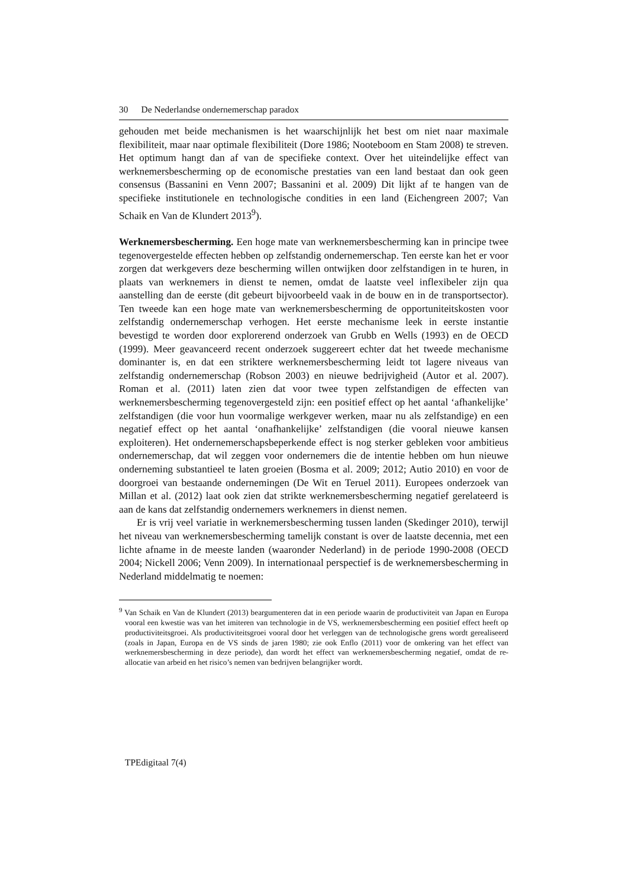30 De Nederlandse ondernemerschap paradox
gehouden met beide mechanismen is het waarschijnlijk het best om niet naar maximale flexibiliteit, maar naar optimale flexibiliteit (Dore 1986; Nooteboom en Stam 2008) te streven. Het optimum hangt dan af van de specifieke context. Over het uiteindelijke effect van werknemersbescherming op de economische prestaties van een land bestaat dan ook geen consensus (Bassanini en Venn 2007; Bassanini et al. 2009) Dit lijkt af te hangen van de specifieke institutionele en technologische condities in een land (Eichengreen 2007; Van Schaik en Van de Klundert 2013<sup>9</sup>).
Werknemersbescherming. Een hoge mate van werknemersbescherming kan in principe twee tegenovergestelde effecten hebben op zelfstandig ondernemerschap. Ten eerste kan het er voor zorgen dat werkgevers deze bescherming willen ontwijken door zelfstandigen in te huren, in plaats van werknemers in dienst te nemen, omdat de laatste veel inflexibeler zijn qua aanstelling dan de eerste (dit gebeurt bijvoorbeeld vaak in de bouw en in de transportsector). Ten tweede kan een hoge mate van werknemersbescherming de opportuniteitskosten voor zelfstandig ondernemerschap verhogen. Het eerste mechanisme leek in eerste instantie bevestigd te worden door explorerend onderzoek van Grubb en Wells (1993) en de OECD (1999). Meer geavanceerd recent onderzoek suggereert echter dat het tweede mechanisme dominanter is, en dat een striktere werknemersbescherming leidt tot lagere niveaus van zelfstandig ondernemerschap (Robson 2003) en nieuwe bedrijvigheid (Autor et al. 2007). Roman et al. (2011) laten zien dat voor twee typen zelfstandigen de effecten van werknemersbescherming tegenovergesteld zijn: een positief effect op het aantal ‘afhankelijke’ zelfstandigen (die voor hun voormalige werkgever werken, maar nu als zelfstandige) en een negatief effect op het aantal ‘onafhankelijke’ zelfstandigen (die vooral nieuwe kansen exploiteren). Het ondernemerschapsbeperkende effect is nog sterker gebleken voor ambitieus ondernemerschap, dat wil zeggen voor ondernemers die de intentie hebben om hun nieuwe onderneming substantieel te laten groeien (Bosma et al. 2009; 2012; Autio 2010) en voor de doorgroei van bestaande ondernemingen (De Wit en Teruel 2011). Europees onderzoek van Millan et al. (2012) laat ook zien dat strikte werknemersbescherming negatief gerelateerd is aan de kans dat zelfstandig ondernemers werknemers in dienst nemen.
Er is vrij veel variatie in werknemersbescherming tussen landen (Skedinger 2010), terwijl het niveau van werknemersbescherming tamelijk constant is over de laatste decennia, met een lichte afname in de meeste landen (waaronder Nederland) in de periode 1990-2008 (OECD 2004; Nickell 2006; Venn 2009). In internationaal perspectief is de werknemersbescherming in Nederland middelmatig te noemen:
<sup>9</sup> Van Schaik en Van de Klundert (2013) beargumenteren dat in een periode waarin de productiviteit van Japan en Europa vooral een kwestie was van het imiteren van technologie in de VS, werknemersbescherming een positief effect heeft op productiviteitsgroei. Als productiviteitsgroei vooral door het verleggen van de technologische grens wordt gerealiseerd (zoals in Japan, Europa en de VS sinds de jaren 1980; zie ook Enflo (2011) voor de omkering van het effect van werknemersbescherming in deze periode), dan wordt het effect van werknemersbescherming negatief, omdat de re-allocatie van arbeid en het risico’s nemen van bedrijven belangrijker wordt.
TPEdigitaal 7(4)